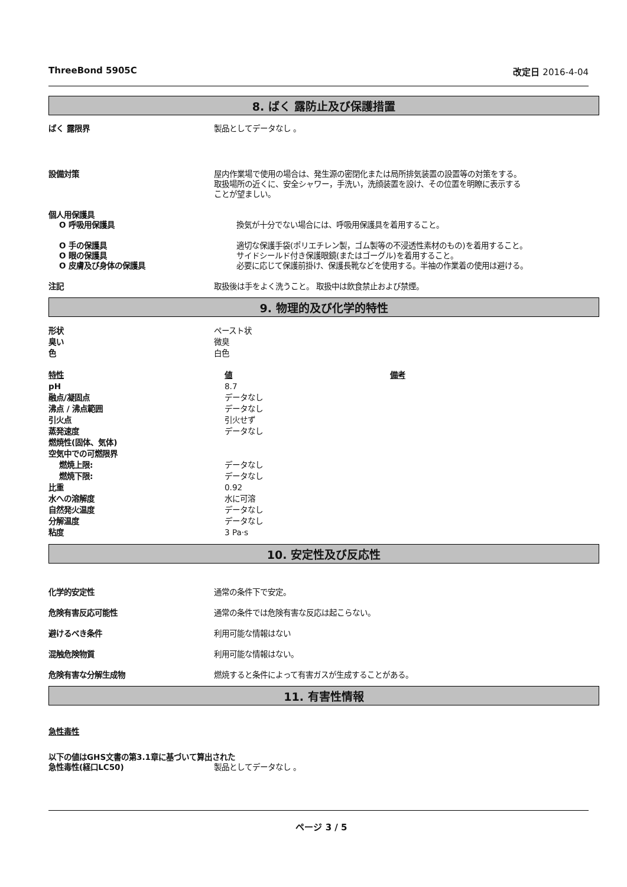ThreeBond 5905C 改定日 2016-4-04
8. ばく 露防止及び保護措置
ばく 露限界 製品としてデータなし 。
設備対策 屋内作業場で使用の場合は、発生源の密閉化または局所排気装置の設置等の対策をする。
取扱場所の近くに、安全シャワー，手洗い，洗顔装置を設け、その位置を明瞭に表示する
ことが望ましい。
個人用保護具
O 呼吸用保護具 換気が十分でない場合には、呼吸用保護具を着用すること。
O 手の保護具 適切な保護手袋(ポリエチレン製，ゴム製等の不浸透性素材のもの)を着用すること。
O 眼の保護具 サイドシールド付き保護眼鏡(またはゴーグル)を着用すること。
O 皮膚及び身体の保護具 必要に応じて保護前掛け、保護長靴などを使用する。半袖の作業着の使用は避ける。
注記 取扱後は手をよく洗うこと。 取扱中は飲食禁止および禁煙。
9. 物理的及び化学的特性
| 形状 | ペースト状 |
| 臭い | 微臭 |
| 色 | 白色 |
| 特性 | 値 | 備考 |
| --- | --- | --- |
| pH | 8.7 | |
| 融点/凝固点 | データなし | |
| 沸点 / 沸点範囲 | データなし | |
| 引火点 | 引火せず | |
| 蒸発速度 | データなし | |
| 燃焼性(固体、気体) | | |
| 空気中での可燃限界 | | |
| 燃焼上限: | データなし | |
| 燃焼下限: | データなし | |
| 比重 | 0.92 | |
| 水への溶解度 | 水に可溶 | |
| 自然発火温度 | データなし | |
| 分解温度 | データなし | |
| 粘度 | 3 Pa·s | |
10. 安定性及び反応性
化学的安定性 通常の条件下で安定。
危険有害反応可能性 通常の条件では危険有害な反応は起こらない。
避けるべき条件 利用可能な情報はない
混触危険物質 利用可能な情報はない。
危険有害な分解生成物 燃焼すると条件によって有害ガスが生成することがある。
11. 有害性情報
急性毒性
以下の値はGHS文書の第3.1章に基づいて算出された
急性毒性(経口LC50) 製品としてデータなし 。
ページ 3 / 5